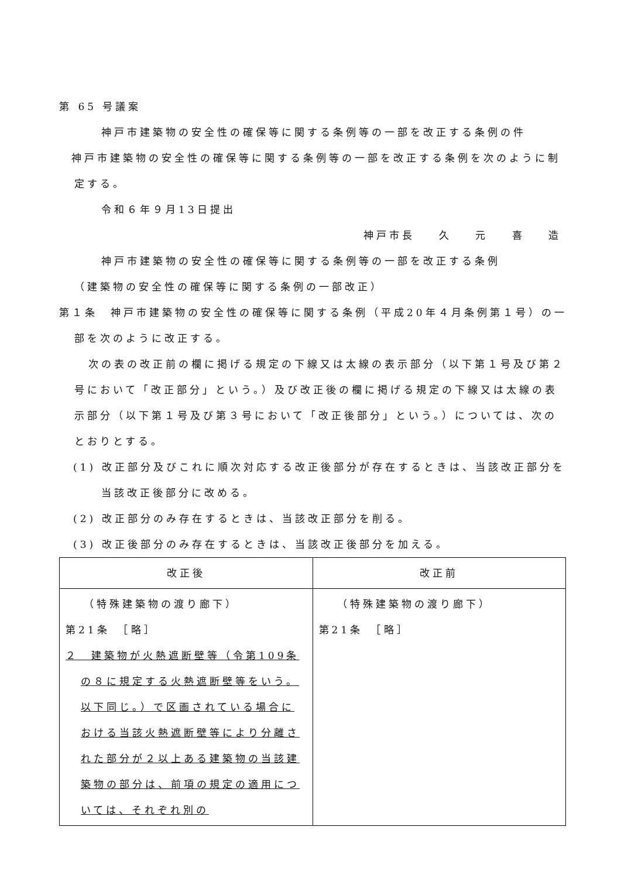第 65 号議案
神戸市建築物の安全性の確保等に関する条例等の一部を改正する条例の件
神戸市建築物の安全性の確保等に関する条例等の一部を改正する条例を次のように制定する。
令和６年９月13日提出
神戸市長 久 元 喜 造
神戸市建築物の安全性の確保等に関する条例等の一部を改正する条例
（建築物の安全性の確保等に関する条例の一部改正）
第１条　神戸市建築物の安全性の確保等に関する条例（平成20年４月条例第１号）の一部を次のように改正する。
次の表の改正前の欄に掲げる規定の下線又は太線の表示部分（以下第１号及び第２号において「改正部分」という。）及び改正後の欄に掲げる規定の下線又は太線の表示部分（以下第１号及び第３号において「改正後部分」という。）については、次のとおりとする。
(1) 改正部分及びこれに順次対応する改正後部分が存在するときは、当該改正部分を当該改正後部分に改める。
(2) 改正部分のみ存在するときは、当該改正部分を削る。
(3) 改正後部分のみ存在するときは、当該改正後部分を加える。
| 改正後 | 改正前 |
| --- | --- |
| （特殊建築物の渡り廊下） 第21条 ［略］ ２ 建築物が火熱遮断壁等（令第109条の８に規定する火熱遮断壁等をいう。以下同じ。）で区画されている場合における当該火熱遮断壁等により分離された部分が２以上ある建築物の当該建築物の部分は、前項の規定の適用については、それぞれ別の | （特殊建築物の渡り廊下） 第21条 ［略］ |